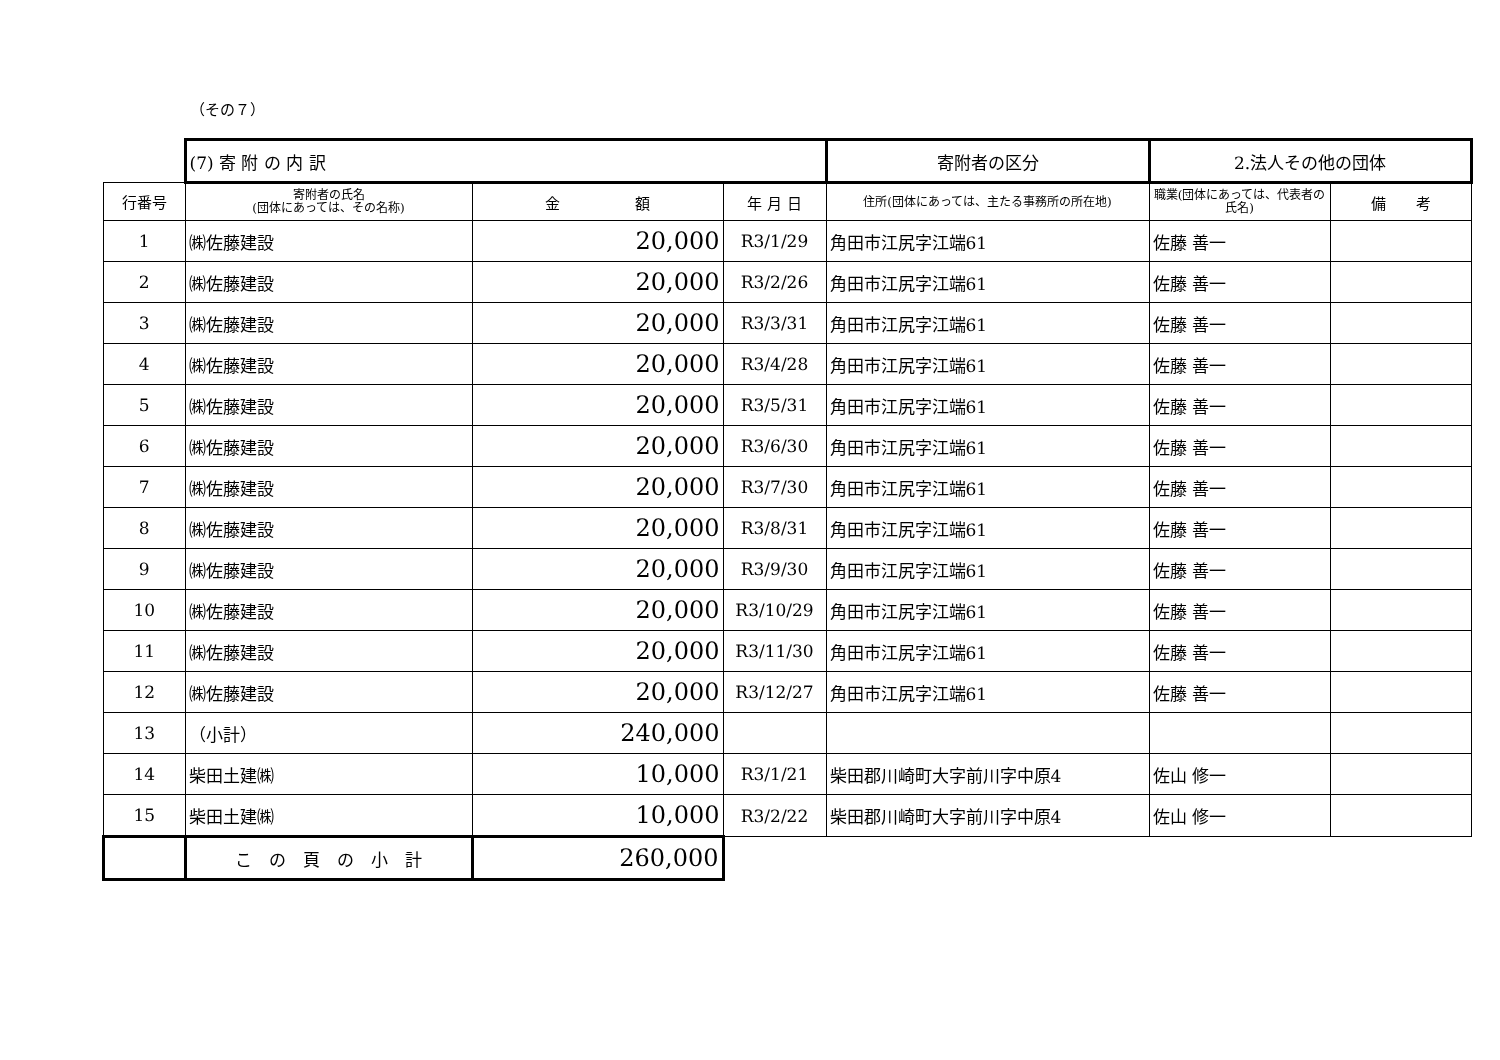（その７）
| | (7) 寄 附 の 内 訳 | | | 寄附者の区分 | 2.法人その他の団体 | |
| 行番号 | 寄附者の氏名 (団体にあっては、その名称) | 金 額 | 年 月 日 | 住所(団体にあっては、主たる事務所の所在地) | 職業(団体にあっては、代表者の氏名) | 備 考 |
| 1 | ㈱佐藤建設 | 20,000 | R3/1/29 | 角田市江尻字江端61 | 佐藤 善一 | |
| 2 | ㈱佐藤建設 | 20,000 | R3/2/26 | 角田市江尻字江端61 | 佐藤 善一 | |
| 3 | ㈱佐藤建設 | 20,000 | R3/3/31 | 角田市江尻字江端61 | 佐藤 善一 | |
| 4 | ㈱佐藤建設 | 20,000 | R3/4/28 | 角田市江尻字江端61 | 佐藤 善一 | |
| 5 | ㈱佐藤建設 | 20,000 | R3/5/31 | 角田市江尻字江端61 | 佐藤 善一 | |
| 6 | ㈱佐藤建設 | 20,000 | R3/6/30 | 角田市江尻字江端61 | 佐藤 善一 | |
| 7 | ㈱佐藤建設 | 20,000 | R3/7/30 | 角田市江尻字江端61 | 佐藤 善一 | |
| 8 | ㈱佐藤建設 | 20,000 | R3/8/31 | 角田市江尻字江端61 | 佐藤 善一 | |
| 9 | ㈱佐藤建設 | 20,000 | R3/9/30 | 角田市江尻字江端61 | 佐藤 善一 | |
| 10 | ㈱佐藤建設 | 20,000 | R3/10/29 | 角田市江尻字江端61 | 佐藤 善一 | |
| 11 | ㈱佐藤建設 | 20,000 | R3/11/30 | 角田市江尻字江端61 | 佐藤 善一 | |
| 12 | ㈱佐藤建設 | 20,000 | R3/12/27 | 角田市江尻字江端61 | 佐藤 善一 | |
| 13 | （小計） | 240,000 | | | | |
| 14 | 柴田土建㈱ | 10,000 | R3/1/21 | 柴田郡川崎町大字前川字中原4 | 佐山 修一 | |
| 15 | 柴田土建㈱ | 10,000 | R3/2/22 | 柴田郡川崎町大字前川字中原4 | 佐山 修一 | |
| | こ の 頁 の 小 計 | 260,000 | | | | |